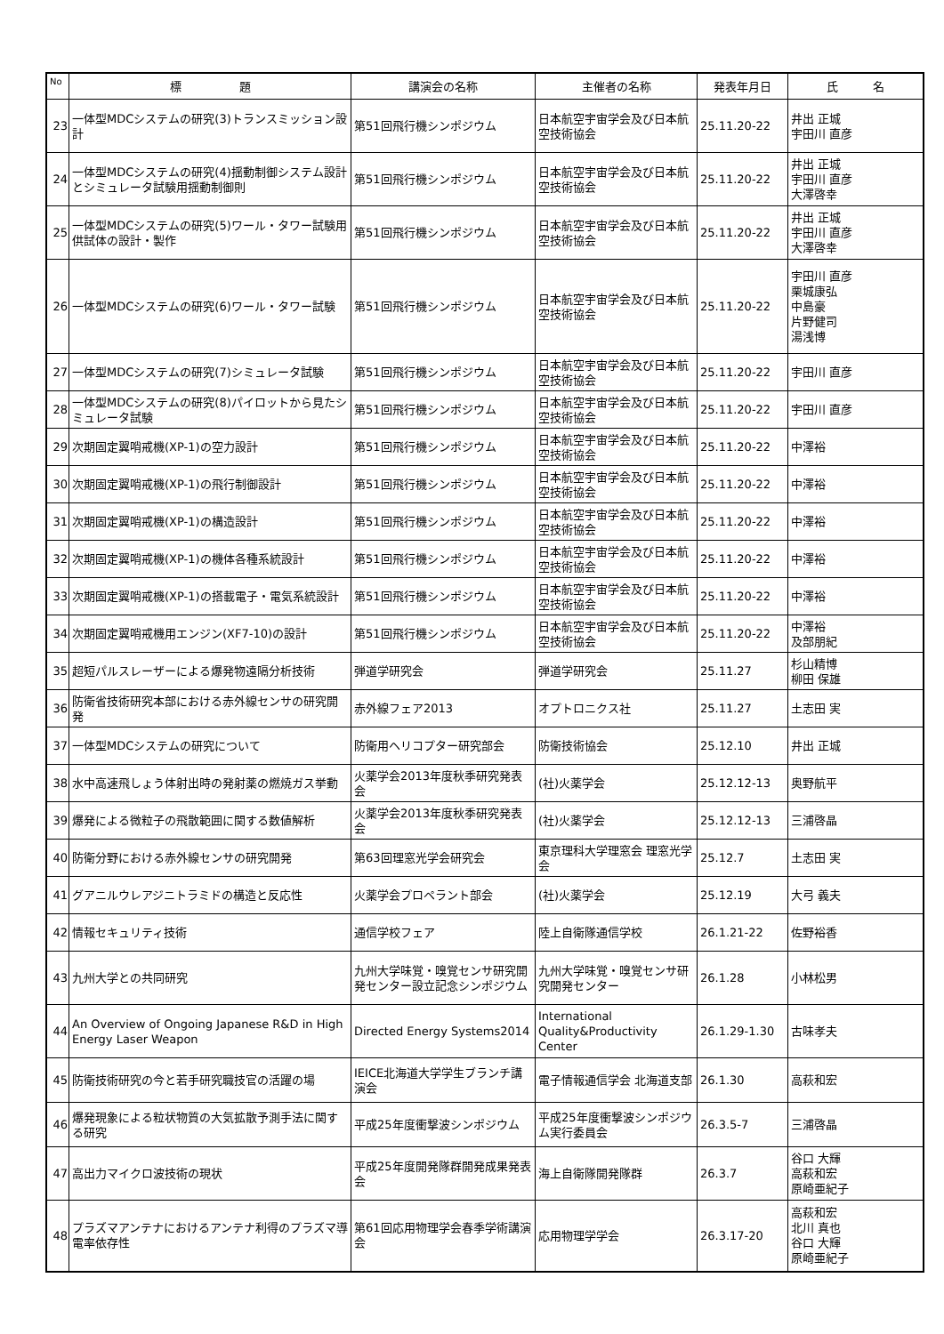| No | 標 題 | 講演会の名称 | 主催者の名称 | 発表年月日 | 氏 名 |
| --- | --- | --- | --- | --- | --- |
| 23 | 一体型MDCシステムの研究(3)トランスミッション設計 | 第51回飛行機シンポジウム | 日本航空宇宙学会及び日本航空技術協会 | 25.11.20-22 | 井出 正城 宇田川 直彦 |
| 24 | 一体型MDCシステムの研究(4)揺動制御システム設計とシミュレータ試験用揺動制御則 | 第51回飛行機シンポジウム | 日本航空宇宙学会及び日本航空技術協会 | 25.11.20-22 | 井出 正城 宇田川 直彦 大澤啓幸 |
| 25 | 一体型MDCシステムの研究(5)ワール・タワー試験用供試体の設計・製作 | 第51回飛行機シンポジウム | 日本航空宇宙学会及び日本航空技術協会 | 25.11.20-22 | 井出 正城 宇田川 直彦 大澤啓幸 |
| 26 | 一体型MDCシステムの研究(6)ワール・タワー試験 | 第51回飛行機シンポジウム | 日本航空宇宙学会及び日本航空技術協会 | 25.11.20-22 | 宇田川 直彦 栗城康弘 中島豪 片野健司 湯浅博 |
| 27 | 一体型MDCシステムの研究(7)シミュレータ試験 | 第51回飛行機シンポジウム | 日本航空宇宙学会及び日本航空技術協会 | 25.11.20-22 | 宇田川 直彦 |
| 28 | 一体型MDCシステムの研究(8)パイロットから見たシミュレータ試験 | 第51回飛行機シンポジウム | 日本航空宇宙学会及び日本航空技術協会 | 25.11.20-22 | 宇田川 直彦 |
| 29 | 次期固定翼哨戒機(XP-1)の空力設計 | 第51回飛行機シンポジウム | 日本航空宇宙学会及び日本航空技術協会 | 25.11.20-22 | 中澤裕 |
| 30 | 次期固定翼哨戒機(XP-1)の飛行制御設計 | 第51回飛行機シンポジウム | 日本航空宇宙学会及び日本航空技術協会 | 25.11.20-22 | 中澤裕 |
| 31 | 次期固定翼哨戒機(XP-1)の構造設計 | 第51回飛行機シンポジウム | 日本航空宇宙学会及び日本航空技術協会 | 25.11.20-22 | 中澤裕 |
| 32 | 次期固定翼哨戒機(XP-1)の機体各種系統設計 | 第51回飛行機シンポジウム | 日本航空宇宙学会及び日本航空技術協会 | 25.11.20-22 | 中澤裕 |
| 33 | 次期固定翼哨戒機(XP-1)の搭載電子・電気系統設計 | 第51回飛行機シンポジウム | 日本航空宇宙学会及び日本航空技術協会 | 25.11.20-22 | 中澤裕 |
| 34 | 次期固定翼哨戒機用エンジン(XF7-10)の設計 | 第51回飛行機シンポジウム | 日本航空宇宙学会及び日本航空技術協会 | 25.11.20-22 | 中澤裕 及部朋紀 |
| 35 | 超短パルスレーザーによる爆発物遠隔分析技術 | 弾道学研究会 | 弾道学研究会 | 25.11.27 | 杉山精博 柳田 保雄 |
| 36 | 防衛省技術研究本部における赤外線センサの研究開発 | 赤外線フェア2013 | オプトロニクス社 | 25.11.27 | 土志田 実 |
| 37 | 一体型MDCシステムの研究について | 防衛用ヘリコプター研究部会 | 防衛技術協会 | 25.12.10 | 井出 正城 |
| 38 | 水中高速飛しょう体射出時の発射薬の燃焼ガス挙動 | 火薬学会2013年度秋季研究発表会 | (社)火薬学会 | 25.12.12-13 | 奥野航平 |
| 39 | 爆発による微粒子の飛散範囲に関する数値解析 | 火薬学会2013年度秋季研究発表会 | (社)火薬学会 | 25.12.12-13 | 三浦啓晶 |
| 40 | 防衛分野における赤外線センサの研究開発 | 第63回理窓光学会研究会 | 東京理科大学理窓会 理窓光学会 | 25.12.7 | 土志田 実 |
| 41 | グアニルウレアジニトラミドの構造と反応性 | 火薬学会プロペラント部会 | (社)火薬学会 | 25.12.19 | 大弓 義夫 |
| 42 | 情報セキュリティ技術 | 通信学校フェア | 陸上自衛隊通信学校 | 26.1.21-22 | 佐野裕香 |
| 43 | 九州大学との共同研究 | 九州大学味覚・嗅覚センサ研究開発センター設立記念シンポジウム | 九州大学味覚・嗅覚センサ研究開発センター | 26.1.28 | 小林松男 |
| 44 | An Overview of Ongoing Japanese R&D in High Energy Laser Weapon | Directed Energy Systems2014 | International Quality&Productivity Center | 26.1.29-1.30 | 古味孝夫 |
| 45 | 防衛技術研究の今と若手研究職技官の活躍の場 | IEICE北海道大学学生ブランチ講演会 | 電子情報通信学会 北海道支部 | 26.1.30 | 高萩和宏 |
| 46 | 爆発現象による粒状物質の大気拡散予測手法に関する研究 | 平成25年度衝撃波シンポジウム | 平成25年度衝撃波シンポジウム実行委員会 | 26.3.5-7 | 三浦啓晶 |
| 47 | 高出力マイクロ波技術の現状 | 平成25年度開発隊群開発成果発表会 | 海上自衛隊開発隊群 | 26.3.7 | 谷口 大輝 高萩和宏 原崎亜紀子 |
| 48 | プラズマアンテナにおけるアンテナ利得のプラズマ導電率依存性 | 第61回応用物理学会春季学術講演会 | 応用物理学学会 | 26.3.17-20 | 高萩和宏 北川 真也 谷口 大輝 原崎亜紀子 |